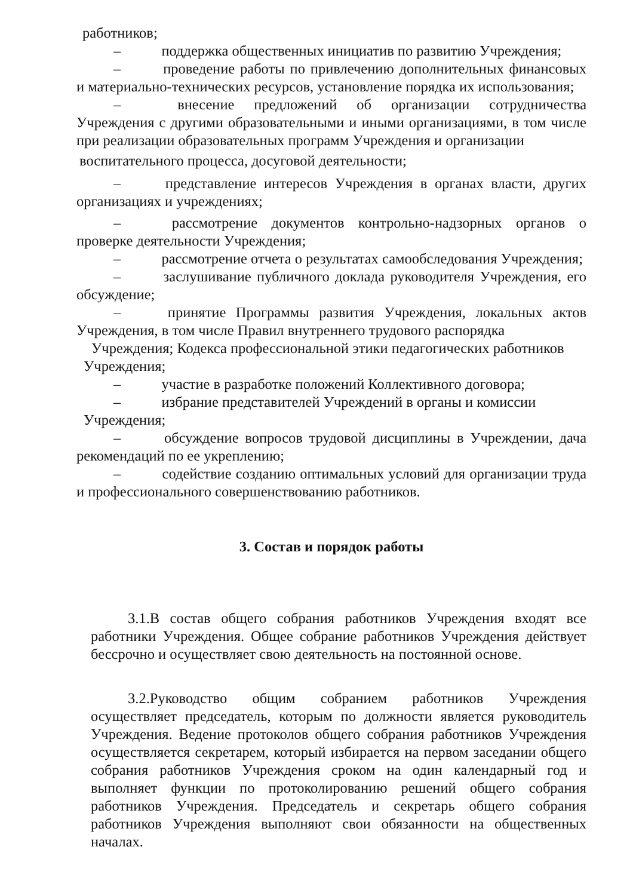работников;
– поддержка общественных инициатив по развитию Учреждения;
– проведение работы по привлечению дополнительных финансовых и материально-технических ресурсов, установление порядка их использования;
– внесение предложений об организации сотрудничества Учреждения с другими образовательными и иными организациями, в том числе при реализации образовательных программ Учреждения и организации
воспитательного процесса, досуговой деятельности;
– представление интересов Учреждения в органах власти, других организациях и учреждениях;
– рассмотрение документов контрольно-надзорных органов о проверке деятельности Учреждения;
– рассмотрение отчета о результатах самообследования Учреждения;
– заслушивание публичного доклада руководителя Учреждения, его обсуждение;
– принятие Программы развития Учреждения, локальных актов Учреждения, в том числе Правил внутреннего трудового распорядка
Учреждения; Кодекса профессиональной этики педагогических работников
Учреждения;
– участие в разработке положений Коллективного договора;
– избрание представителей Учреждений в органы и комиссии
Учреждения;
– обсуждение вопросов трудовой дисциплины в Учреждении, дача рекомендаций по ее укреплению;
– содействие созданию оптимальных условий для организации труда и профессионального совершенствованию работников.
3. Состав и порядок работы
3.1.В состав общего собрания работников Учреждения входят все работники Учреждения. Общее собрание работников Учреждения действует бессрочно и осуществляет свою деятельность на постоянной основе.
3.2.Руководство общим собранием работников Учреждения осуществляет председатель, которым по должности является руководитель Учреждения. Ведение протоколов общего собрания работников Учреждения осуществляется секретарем, который избирается на первом заседании общего собрания работников Учреждения сроком на один календарный год и выполняет функции по протоколированию решений общего собрания работников Учреждения. Председатель и секретарь общего собрания работников Учреждения выполняют свои обязанности на общественных началах.